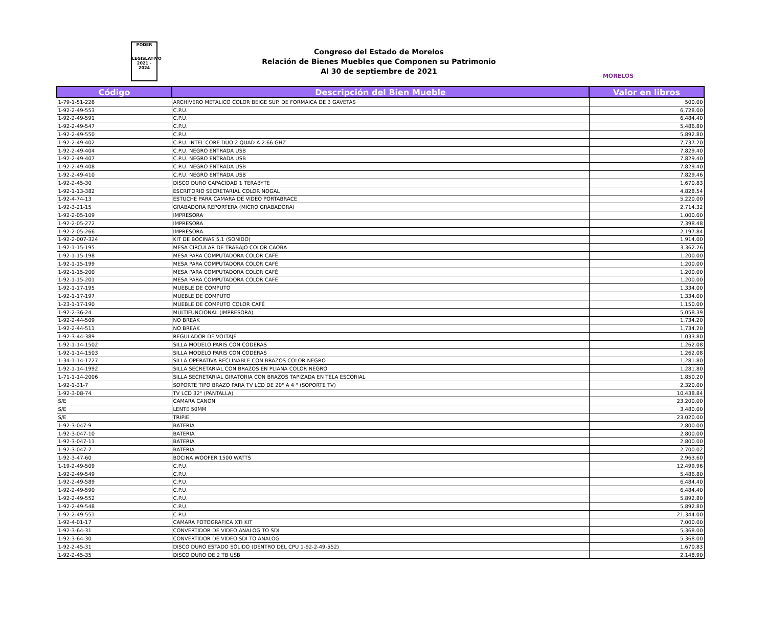PODER
LEGISLATIVO
2021 - 2024
Congreso del Estado de Morelos
Relación de Bienes Muebles que Componen su Patrimonio
Al 30 de septiembre de 2021
MORELOS
| Código | Descripción del Bien Mueble | Valor en libros |
| --- | --- | --- |
| 1-79-1-51-226 | ARCHIVERO METALICO COLOR BEIGE SUP. DE FORMAICA DE 3 GAVETAS | 500.00 |
| 1-92-2-49-553 | C.P.U. | 6,728.00 |
| 1-92-2-49-591 | C.P.U. | 6,484.40 |
| 1-92-2-49-547 | C.P.U. | 5,486.80 |
| 1-92-2-49-550 | C.P.U. | 5,892.80 |
| 1-92-2-49-402 | C.P.U. INTEL CORE DUO 2 QUAD A 2.66 GHZ | 7,737.20 |
| 1-92-2-49-404 | C.P.U. NEGRO ENTRADA USB | 7,829.40 |
| 1-92-2-49-407 | C.P.U. NEGRO ENTRADA USB | 7,829.40 |
| 1-92-2-49-408 | C.P.U. NEGRO ENTRADA USB | 7,829.40 |
| 1-92-2-49-410 | C.P.U. NEGRO ENTRADA USB | 7,829.46 |
| 1-92-2-45-30 | DISCO DURO CAPACIDAD 1 TERABYTE | 1,670.83 |
| 1-92-1-13-382 | ESCRITORIO SECRETARIAL COLOR NOGAL | 4,828.54 |
| 1-92-4-74-13 | ESTUCHE PARA CAMARA DE VIDEO PORTABRACE | 5,220.00 |
| 1-92-3-21-15 | GRABADORA REPORTERA (MICRO GRABADORA) | 2,714.32 |
| 1-92-2-05-109 | IMPRESORA | 1,000.00 |
| 1-92-2-05-272 | IMPRESORA | 7,398.48 |
| 1-92-2-05-266 | IMPRESORA | 2,197.84 |
| 1-92-2-007-324 | KIT DE BOCINAS 5.1 (SONIDO) | 1,914.00 |
| 1-92-1-15-195 | MESA CIRCULAR DE TRABAJO COLOR CAOBA | 3,362.26 |
| 1-92-1-15-198 | MESA PARA COMPUTADORA COLOR CAFÉ | 1,200.00 |
| 1-92-1-15-199 | MESA PARA COMPUTADORA COLOR CAFÉ | 1,200.00 |
| 1-92-1-15-200 | MESA PARA COMPUTADORA COLOR CAFÉ | 1,200.00 |
| 1-92-1-15-201 | MESA PARA COMPUTADORA COLOR CAFÉ | 1,200.00 |
| 1-92-1-17-195 | MUEBLE DE COMPUTO | 1,334.00 |
| 1-92-1-17-197 | MUEBLE DE COMPUTO | 1,334.00 |
| 1-23-1-17-190 | MUEBLE DE COMPUTO COLOR CAFÉ | 1,150.00 |
| 1-92-2-36-24 | MULTIFUNCIONAL (IMPRESORA) | 5,058.39 |
| 1-92-2-44-509 | NO BREAK | 1,734.20 |
| 1-92-2-44-511 | NO BREAK | 1,734.20 |
| 1-92-3-44-389 | REGULADOR DE VOLTAJE | 1,033.80 |
| 1-92-1-14-1502 | SILLA MODELO PARIS CON CODERAS | 1,262.08 |
| 1-92-1-14-1503 | SILLA MODELO PARIS CON CODERAS | 1,262.08 |
| 1-34-1-14-1727 | SILLA OPERATIVA RECLINABLE CON BRAZOS COLOR NEGRO | 1,281.80 |
| 1-92-1-14-1992 | SILLA SECRETARIAL CON BRAZOS EN PLIANA COLOR NEGRO | 1,281.80 |
| 1-71-1-14-2006 | SILLA SECRETARIAL GIRATORIA CON BRAZOS TAPIZADA EN TELA ESCORIAL | 1,850.20 |
| 1-92-1-31-7 | SOPORTE TIPO BRAZO PARA TV LCD DE 20" A 4 " (SOPORTE TV) | 2,320.00 |
| 1-92-3-08-74 | TV LCD 32" (PANTALLA) | 10,438.84 |
| S/E | CAMARA CANON | 23,200.00 |
| S/E | LENTE 50MM | 3,480.00 |
| S/E | TRIPIE | 23,020.00 |
| 1-92-3-047-9 | BATERIA | 2,800.00 |
| 1-92-3-047-10 | BATERIA | 2,800.00 |
| 1-92-3-047-11 | BATERIA | 2,800.00 |
| 1-92-3-047-7 | BATERIA | 2,700.02 |
| 1-92-3-47-60 | BOCINA WOOFER 1500 WATTS | 2,963.60 |
| 1-19-2-49-509 | C.P.U. | 12,499.96 |
| 1-92-2-49-549 | C.P.U. | 5,486.80 |
| 1-92-2-49-589 | C.P.U. | 6,484.40 |
| 1-92-2-49-590 | C.P.U. | 6,484.40 |
| 1-92-2-49-552 | C.P.U. | 5,892.80 |
| 1-92-2-49-548 | C.P.U. | 5,892.80 |
| 1-92-2-49-551 | C.P.U. | 21,344.00 |
| 1-92-4-01-17 | CAMARA FOTOGRAFICA XTI KIT | 7,000.00 |
| 1-92-3-64-31 | CONVERTIDOR DE VIDEO ANALOG TO SDI | 5,368.00 |
| 1-92-3-64-30 | CONVERTIDOR DE VIDEO SDI TO ANALOG | 5,368.00 |
| 1-92-2-45-31 | DISCO DURO ESTADO SÓLIDO (DENTRO DEL CPU 1-92-2-49-552) | 1,670.83 |
| 1-92-2-45-35 | DISCO DURO DE 2 TB USB | 2,148.90 |